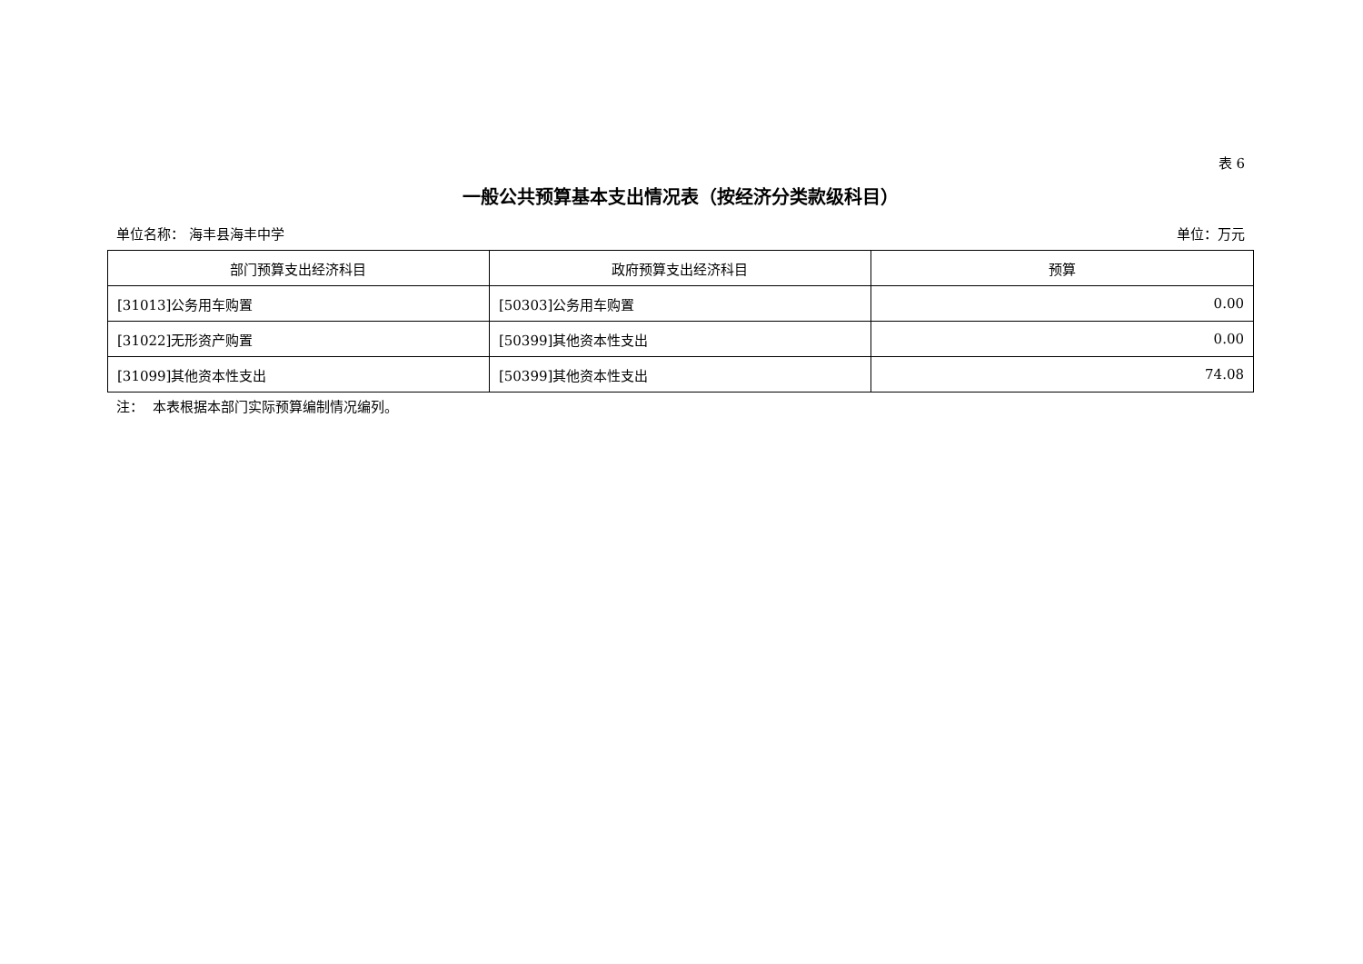表 6
一般公共预算基本支出情况表（按经济分类款级科目）
单位名称： 海丰县海丰中学 单位：万元
| 部门预算支出经济科目 | 政府预算支出经济科目 | 预算 |
| --- | --- | --- |
| [31013]公务用车购置 | [50303]公务用车购置 | 0.00 |
| [31022]无形资产购置 | [50399]其他资本性支出 | 0.00 |
| [31099]其他资本性支出 | [50399]其他资本性支出 | 74.08 |
注： 本表根据本部门实际预算编制情况编列。